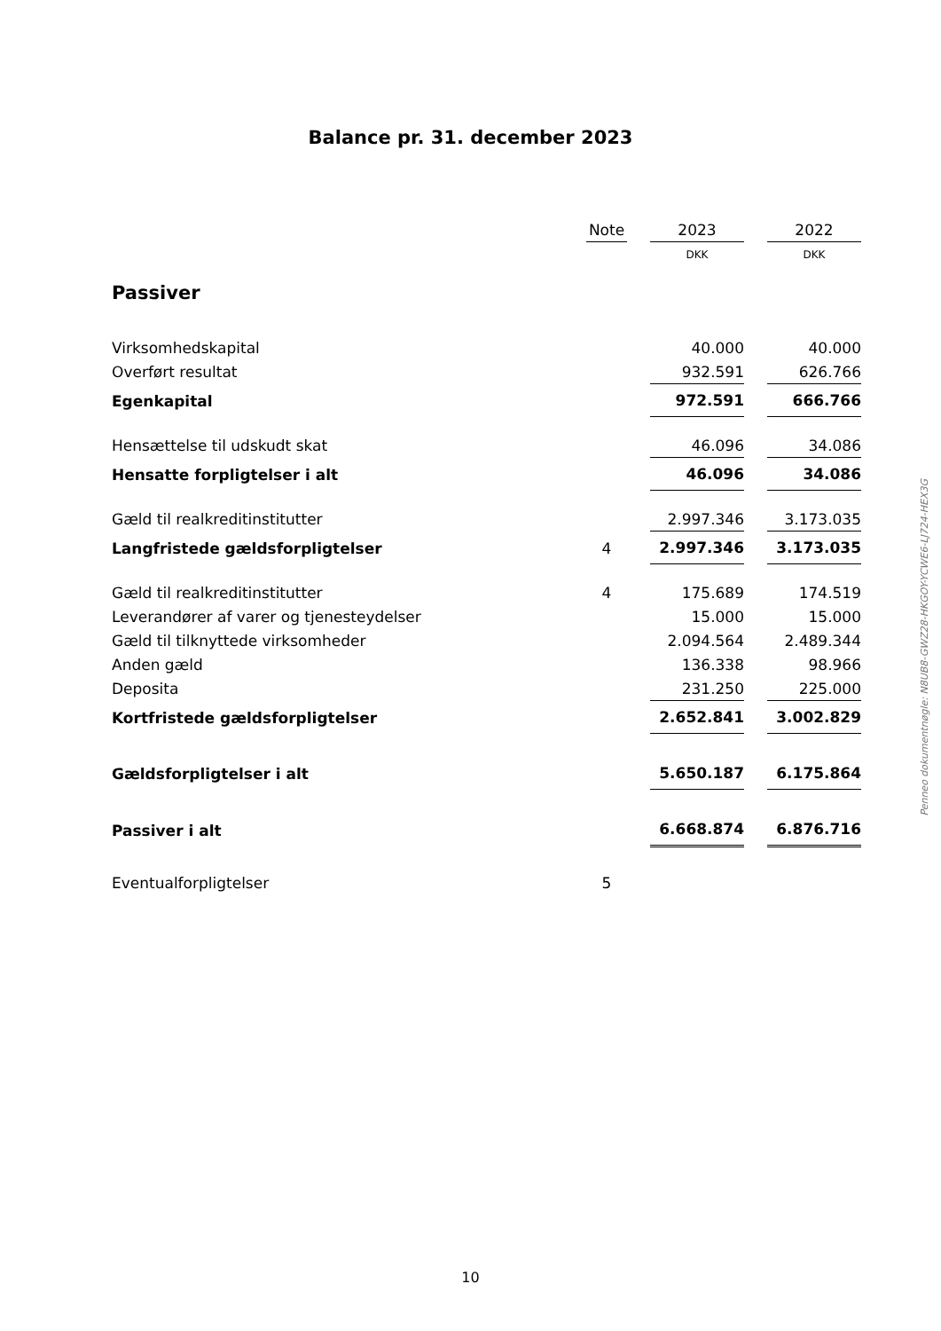Balance pr. 31. december 2023
| | Note | | 2023 | | 2022 |
| --- | --- | --- | --- | --- | --- |
| | | | DKK | | DKK |
| Passiver | | | | | |
| Virksomhedskapital | | | 40.000 | | 40.000 |
| Overført resultat | | | 932.591 | | 626.766 |
| Egenkapital | | | 972.591 | | 666.766 |
| Hensættelse til udskudt skat | | | 46.096 | | 34.086 |
| Hensatte forpligtelser i alt | | | 46.096 | | 34.086 |
| Gæld til realkreditinstitutter | | | 2.997.346 | | 3.173.035 |
| Langfristede gældsforpligtelser | 4 | | 2.997.346 | | 3.173.035 |
| Gæld til realkreditinstitutter | 4 | | 175.689 | | 174.519 |
| Leverandører af varer og tjenesteydelser | | | 15.000 | | 15.000 |
| Gæld til tilknyttede virksomheder | | | 2.094.564 | | 2.489.344 |
| Anden gæld | | | 136.338 | | 98.966 |
| Deposita | | | 231.250 | | 225.000 |
| Kortfristede gældsforpligtelser | | | 2.652.841 | | 3.002.829 |
| Gældsforpligtelser i alt | | | 5.650.187 | | 6.175.864 |
| Passiver i alt | | | 6.668.874 | | 6.876.716 |
| Eventualforpligtelser | 5 | | | | |
Penneo dokumentnøgle: N8UB8-GWZ28-HKGOY-YCWE6-LJ724-HEX3G
10